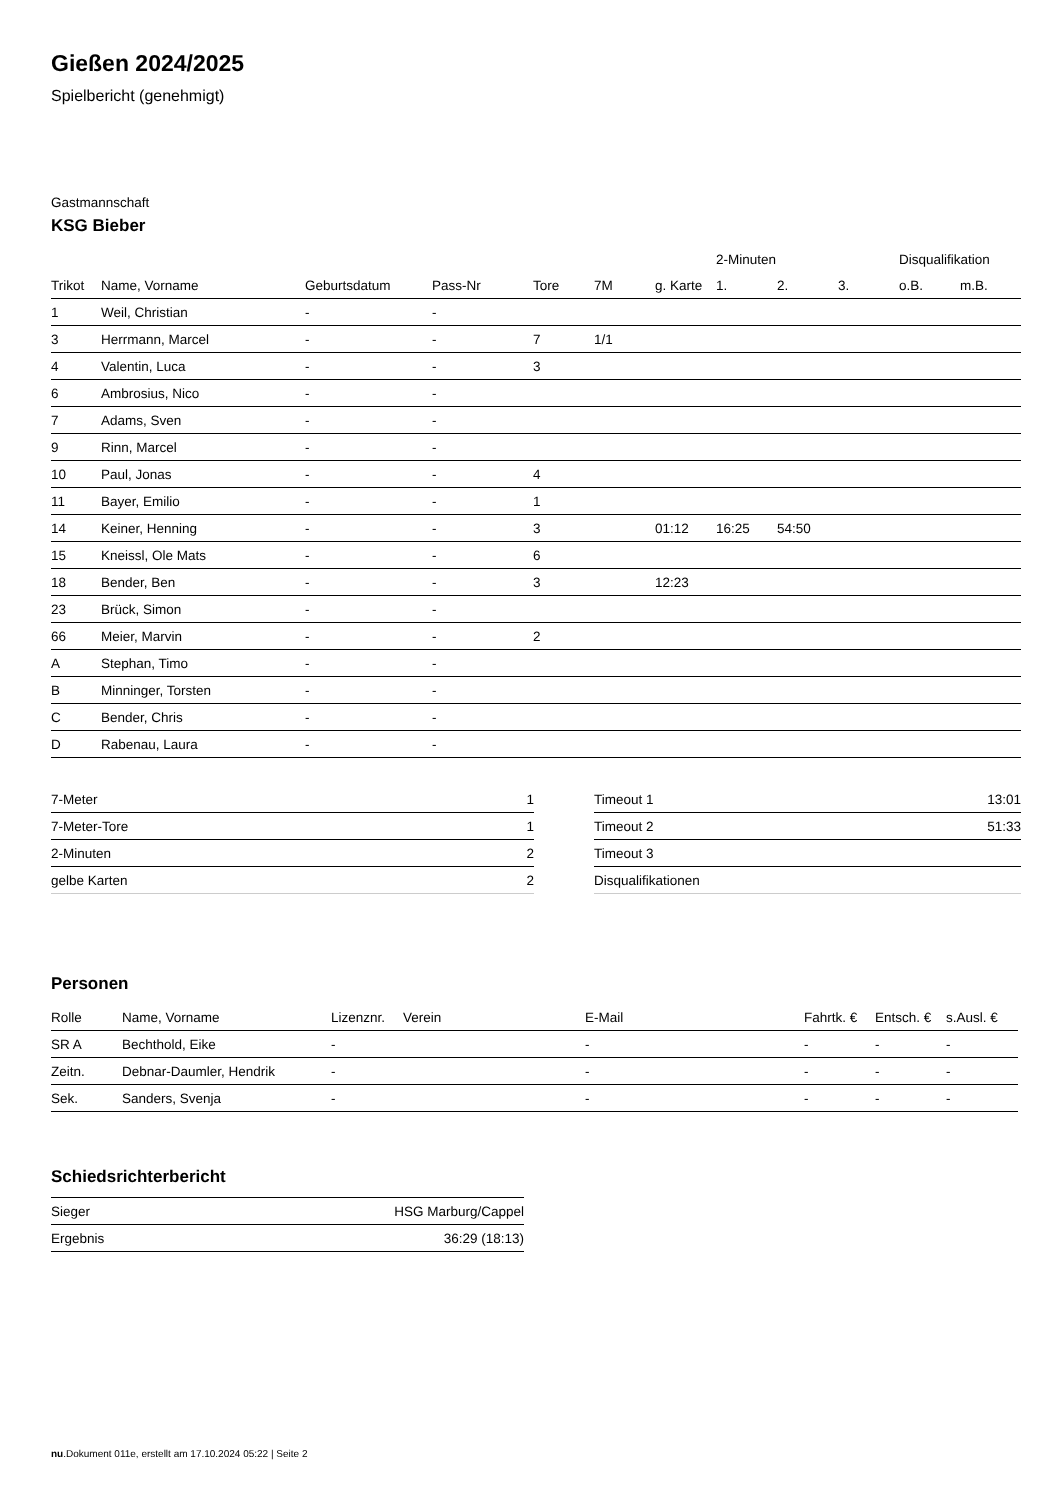Gießen 2024/2025
Spielbericht (genehmigt)
Gastmannschaft
KSG Bieber
| | | | | | | | 2-Minuten | | | Disqualifikation | |
| --- | --- | --- | --- | --- | --- | --- | --- | --- | --- | --- | --- |
| Trikot | Name, Vorname | Geburtsdatum | Pass-Nr | Tore | 7M | g. Karte | 1. | 2. | 3. | o.B. | m.B. |
| 1 | Weil, Christian | - | - | | | | | | | | |
| 3 | Herrmann, Marcel | - | - | 7 | 1/1 | | | | | | |
| 4 | Valentin, Luca | - | - | 3 | | | | | | | |
| 6 | Ambrosius, Nico | - | - | | | | | | | | |
| 7 | Adams, Sven | - | - | | | | | | | | |
| 9 | Rinn, Marcel | - | - | | | | | | | | |
| 10 | Paul, Jonas | - | - | 4 | | | | | | | |
| 11 | Bayer, Emilio | - | - | 1 | | | | | | | |
| 14 | Keiner, Henning | - | - | 3 | | 01:12 | 16:25 | 54:50 | | | |
| 15 | Kneissl, Ole Mats | - | - | 6 | | | | | | | |
| 18 | Bender, Ben | - | - | 3 | | 12:23 | | | | | |
| 23 | Brück, Simon | - | - | | | | | | | | |
| 66 | Meier, Marvin | - | - | 2 | | | | | | | |
| A | Stephan, Timo | - | - | | | | | | | | |
| B | Minninger, Torsten | - | - | | | | | | | | |
| C | Bender, Chris | - | - | | | | | | | | |
| D | Rabenau, Laura | - | - | | | | | | | | |
| 7-Meter | 1 |
| 7-Meter-Tore | 1 |
| 2-Minuten | 2 |
| gelbe Karten | 2 |
| Timeout 1 | 13:01 |
| Timeout 2 | 51:33 |
| Timeout 3 | |
| Disqualifikationen | |
Personen
| Rolle | Name, Vorname | Lizenznr. | Verein | E-Mail | Fahrtk. € | Entsch. € | s.Ausl. € |
| --- | --- | --- | --- | --- | --- | --- | --- |
| SR A | Bechthold, Eike | - | | - | - | - | - |
| Zeitn. | Debnar-Daumler, Hendrik | - | | - | - | - | - |
| Sek. | Sanders, Svenja | - | | - | - | - | - |
Schiedsrichterbericht
| Sieger | HSG Marburg/Cappel |
| Ergebnis | 36:29 (18:13) |
nu.Dokument 011e, erstellt am 17.10.2024 05:22 | Seite 2